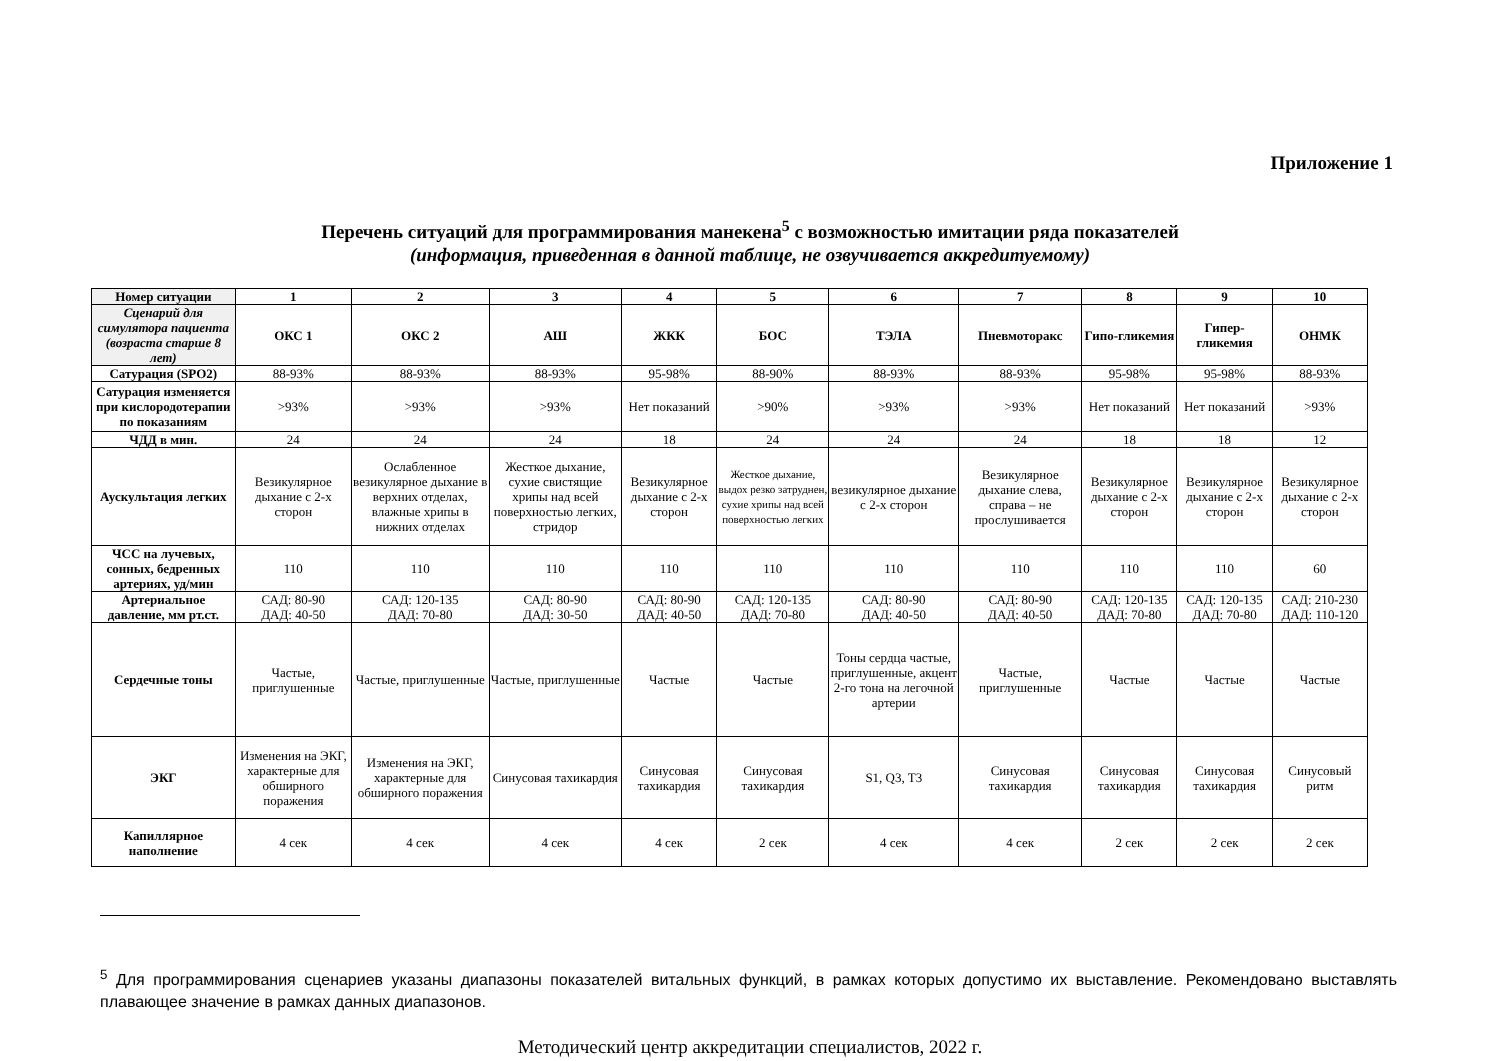Приложение 1
Перечень ситуаций для программирования манекена<sup>5</sup> с возможностью имитации ряда показателей
(информация, приведенная в данной таблице, не озвучивается аккредитуемому)
| Номер ситуации | 1 | 2 | 3 | 4 | 5 | 6 | 7 | 8 | 9 | 10 |
| --- | --- | --- | --- | --- | --- | --- | --- | --- | --- | --- |
| Сценарий для симулятора пациента (возраста старше 8 лет) | ОКС 1 | ОКС 2 | АШ | ЖКК | БОС | ТЭЛА | Пневмоторакс | Гипо-гликемия | Гипер-гликемия | ОНМК |
| Сатурация (SPO2) | 88-93% | 88-93% | 88-93% | 95-98% | 88-90% | 88-93% | 88-93% | 95-98% | 95-98% | 88-93% |
| Сатурация изменяется при кислородотерапии по показаниям | >93% | >93% | >93% | Нет показаний | >90% | >93% | >93% | Нет показаний | Нет показаний | >93% |
| ЧДД в мин. | 24 | 24 | 24 | 18 | 24 | 24 | 24 | 18 | 18 | 12 |
| Аускультация легких | Везикулярное дыхание с 2-х сторон | Ослабленное везикулярное дыхание в верхних отделах, влажные хрипы в нижних отделах | Жесткое дыхание, сухие свистящие хрипы над всей поверхностью легких, стридор | Везикулярное дыхание с 2-х сторон | Жесткое дыхание, выдох резко затруднен, сухие хрипы над всей поверхностью легких | везикулярное дыхание с 2-х сторон | Везикулярное дыхание слева, справа – не прослушивается | Везикулярное дыхание с 2-х сторон | Везикулярное дыхание с 2-х сторон | Везикулярное дыхание с 2-х сторон |
| ЧСС на лучевых, сонных, бедренных артериях, уд/мин | 110 | 110 | 110 | 110 | 110 | 110 | 110 | 110 | 110 | 60 |
| Артериальное давление, мм рт.ст. | САД: 80-90 ДАД: 40-50 | САД: 120-135 ДАД: 70-80 | САД: 80-90 ДАД: 30-50 | САД: 80-90 ДАД: 40-50 | САД: 120-135 ДАД: 70-80 | САД: 80-90 ДАД: 40-50 | САД: 80-90 ДАД: 40-50 | САД: 120-135 ДАД: 70-80 | САД: 120-135 ДАД: 70-80 | САД: 210-230 ДАД: 110-120 |
| Сердечные тоны | Частые, приглушенные | Частые, приглушенные | Частые, приглушенные | Частые | Частые | Тоны сердца частые, приглушенные, акцент 2-го тона на легочной артерии | Частые, приглушенные | Частые | Частые | Частые |
| ЭКГ | Изменения на ЭКГ, характерные для обширного поражения | Изменения на ЭКГ, характерные для обширного поражения | Синусовая тахикардия | Синусовая тахикардия | Синусовая тахикардия | S1, Q3, T3 | Синусовая тахикардия | Синусовая тахикардия | Синусовая тахикардия | Синусовый ритм |
| Капиллярное наполнение | 4 сек | 4 сек | 4 сек | 4 сек | 2 сек | 4 сек | 4 сек | 2 сек | 2 сек | 2 сек |
<sup>5</sup> Для программирования сценариев указаны диапазоны показателей витальных функций, в рамках которых допустимо их выставление. Рекомендовано выставлять плавающее значение в рамках данных диапазонов.
Методический центр аккредитации специалистов, 2022 г.